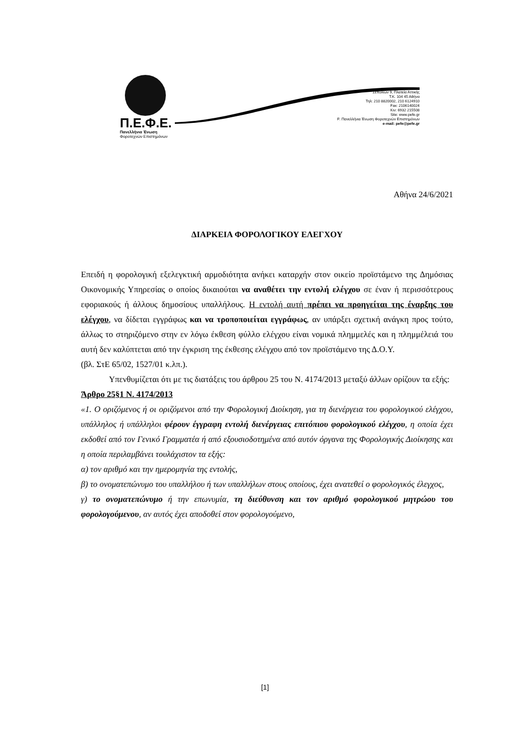Π.Ε.Φ.Ε.
Πανελλήνια Ένωση
Φοροτεχνών Επιστημόνων
Σεπολίων 9, Πλατεία Αττικής
Τ.Κ. 104 45 Αθήνα
Τηλ: 210 8820002, 210 6124910
Fax: 2106140024
Κιν: 6932 215508
Site: www.pefe.gr
F: Πανελλήνια Ένωση Φοροτεχνών Επιστημόνων
e-mail: pefe@pefe.gr
Αθήνα 24/6/2021
ΔΙΑΡΚΕΙΑ ΦΟΡΟΛΟΓΙΚΟΥ ΕΛΕΓΧΟΥ
Επειδή η φορολογική εξελεγκτική αρμοδιότητα ανήκει καταρχήν στον οικείο προϊστάμενο της Δημόσιας Οικονομικής Υπηρεσίας ο οποίος δικαιούται να αναθέτει την εντολή ελέγχου σε έναν ή περισσότερους εφοριακούς ή άλλους δημοσίους υπαλλήλους. Η εντολή αυτή πρέπει να προηγείται της έναρξης του ελέγχου, να δίδεται εγγράφως και να τροποποιείται εγγράφως, αν υπάρξει σχετική ανάγκη προς τούτο, άλλως το στηριζόμενο στην εν λόγω έκθεση φύλλο ελέγχου είναι νομικά πλημμελές και η πλημμέλειά του αυτή δεν καλύπτεται από την έγκριση της έκθεσης ελέγχου από τον προϊστάμενο της Δ.Ο.Υ.
(βλ. ΣτΕ 65/02, 1527/01 κ.λπ.).
Υπενθυμίζεται ότι με τις διατάξεις του άρθρου 25 του Ν. 4174/2013 μεταξύ άλλων ορίζουν τα εξής:
Άρθρο 25§1 Ν. 4174/2013
«1. Ο οριζόμενος ή οι οριζόμενοι από την Φορολογική Διοίκηση, για τη διενέργεια του φορολογικού ελέγχου, υπάλληλος ή υπάλληλοι φέρουν έγγραφη εντολή διενέργειας επιτόπιου φορολογικού ελέγχου, η οποία έχει εκδοθεί από τον Γενικό Γραμματέα ή από εξουσιοδοτημένα από αυτόν όργανα της Φορολογικής Διοίκησης και η οποία περιλαμβάνει τουλάχιστον τα εξής:
α) τον αριθμό και την ημερομηνία της εντολής,
β) το ονοματεπώνυμο του υπαλλήλου ή των υπαλλήλων στους οποίους, έχει ανατεθεί ο φορολογικός έλεγχος,
γ) το ονοματεπώνυμο ή την επωνυμία, τη διεύθυνση και τον αριθμό φορολογικού μητρώου του φορολογούμενου, αν αυτός έχει αποδοθεί στον φορολογούμενο,
[1]